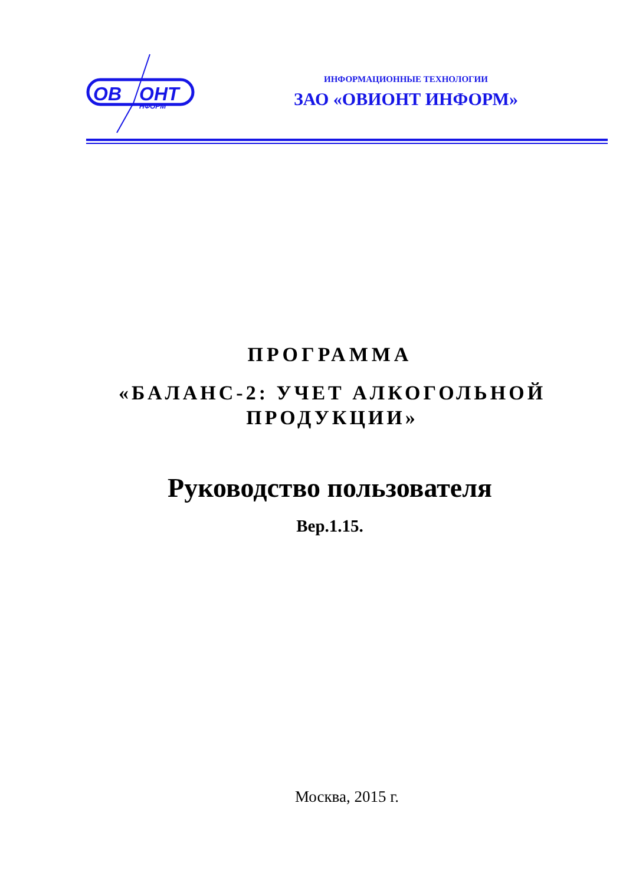ОВ
ОНТ
НФОРМ
ИНФОРМАЦИОННЫЕ ТЕХНОЛОГИИ
ЗАО «ОВИОНТ ИНФОРМ»
ПРОГРАММА
«БАЛАНС-2: УЧЕТ АЛКОГОЛЬНОЙ ПРОДУКЦИИ»
Руководство пользователя
Вер.1.15.
Москва, 2015 г.